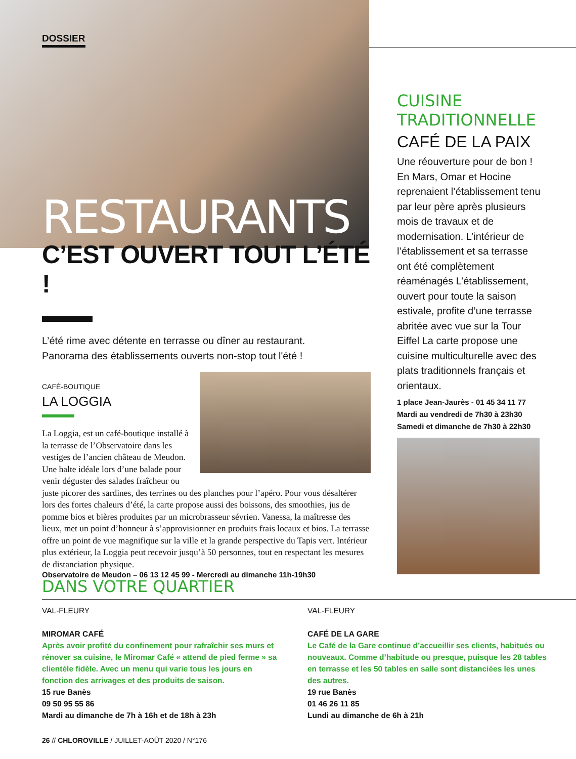DOSSIER
RESTAURANTS
C’EST OUVERT TOUT L’ÉTÉ !
L’été rime avec détente en terrasse ou dîner au restaurant.
Panorama des établissements ouverts non-stop tout l'été !
CAFÉ-BOUTIQUE
LA LOGGIA
La Loggia, est un café-boutique installé à la terrasse de l’Observatoire dans les vestiges de l’ancien château de Meudon. Une halte idéale lors d’une balade pour venir déguster des salades fraîcheur ou juste picorer des sardines, des terrines ou des planches pour l’apéro. Pour vous désaltérer lors des fortes chaleurs d’été, la carte propose aussi des boissons, des smoothies, jus de pomme bios et bières produites par un microbrasseur sévrien. Vanessa, la maîtresse des lieux, met un point d’honneur à s’approvisionner en produits frais locaux et bios. La terrasse offre un point de vue magnifique sur la ville et la grande perspective du Tapis vert. Intérieur plus extérieur, la Loggia peut recevoir jusqu’à 50 personnes, tout en respectant les mesures de distanciation physique.
Observatoire de Meudon – 06 13 12 45 99 - Mercredi au dimanche 11h-19h30
CUISINE TRADITIONNELLE
CAFÉ DE LA PAIX
Une réouverture pour de bon ! En Mars, Omar et Hocine reprenaient l’établissement tenu par leur père après plusieurs mois de travaux et de modernisation. L’intérieur de l’établissement et sa terrasse ont été complètement réaménagés L’établissement, ouvert pour toute la saison estivale, profite d’une terrasse abritée avec vue sur la Tour Eiffel La carte propose une cuisine multiculturelle avec des plats traditionnels français et orientaux.
1 place Jean-Jaurès - 01 45 34 11 77
Mardi au vendredi de 7h30 à 23h30
Samedi et dimanche de 7h30 à 22h30
DANS VOTRE QUARTIER
VAL-FLEURY
MIROMAR CAFÉ
Après avoir profité du confinement pour rafraîchir ses murs et rénover sa cuisine, le Miromar Café « attend de pied ferme » sa clientèle fidèle. Avec un menu qui varie tous les jours en fonction des arrivages et des produits de saison.
15 rue Banès
09 50 95 55 86
Mardi au dimanche de 7h à 16h et de 18h à 23h
VAL-FLEURY
CAFÉ DE LA GARE
Le Café de la Gare continue d’accueillir ses clients, habitués ou nouveaux. Comme d’habitude ou presque, puisque les 28 tables en terrasse et les 50 tables en salle sont distanciées les unes des autres.
19 rue Banès
01 46 26 11 85
Lundi au dimanche de 6h à 21h
26 // CHLOROVILLE / JUILLET-AOÛT 2020 / N°176